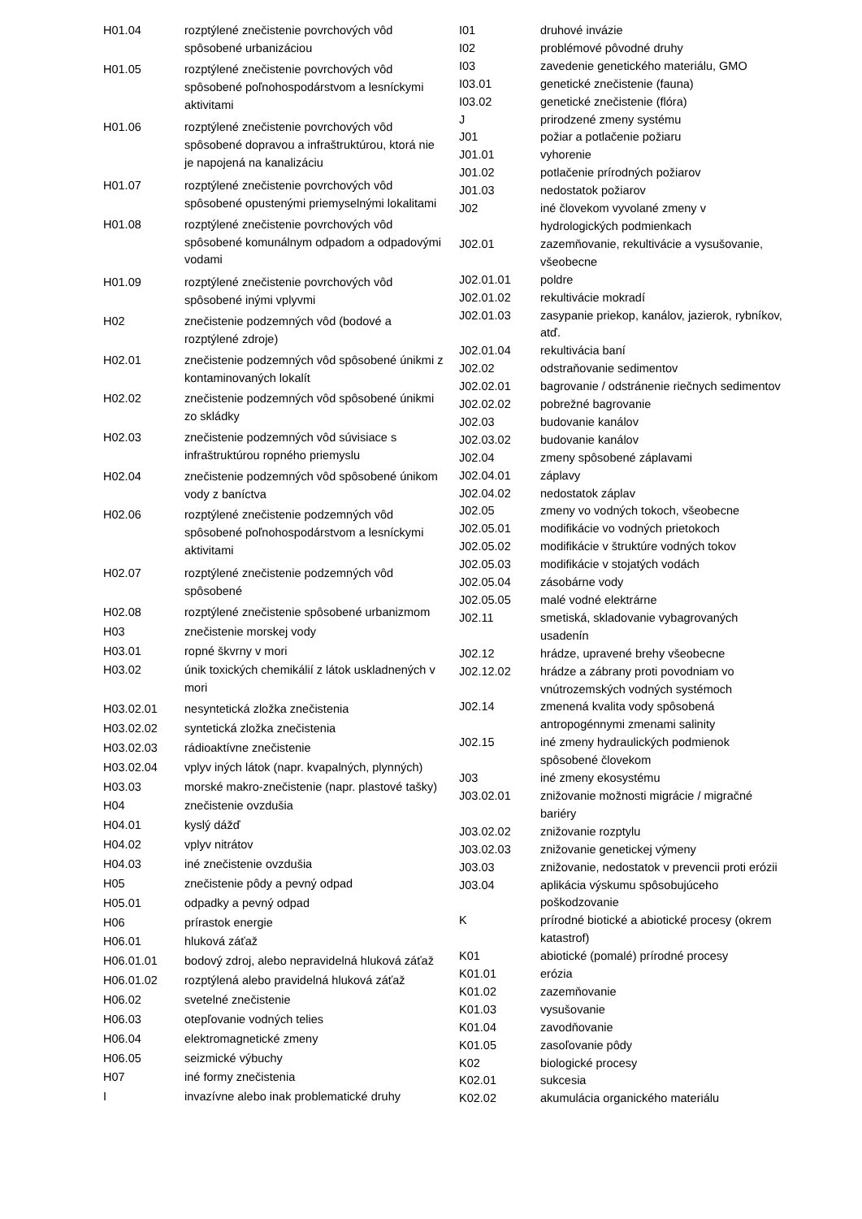| H01.04 | rozptýlené znečistenie povrchových vôd spôsobené urbanizáciou |
| H01.05 | rozptýlené znečistenie povrchových vôd spôsobené poľnohospodárstvom a lesníckymi aktivitami |
| H01.06 | rozptýlené znečistenie povrchových vôd spôsobené dopravou a infraštruktúrou, ktorá nie je napojená na kanalizáciu |
| H01.07 | rozptýlené znečistenie povrchových vôd spôsobené opustenými priemyselnými lokalitami |
| H01.08 | rozptýlené znečistenie povrchových vôd spôsobené komunálnym odpadom a odpadovými vodami |
| H01.09 | rozptýlené znečistenie povrchových vôd spôsobené inými vplyvmi |
| H02 | znečistenie podzemných vôd (bodové a rozptýlené zdroje) |
| H02.01 | znečistenie podzemných vôd spôsobené únikmi z kontaminovaných lokalít |
| H02.02 | znečistenie podzemných vôd spôsobené únikmi zo skládky |
| H02.03 | znečistenie podzemných vôd súvisiace s infraštruktúrou ropného priemyslu |
| H02.04 | znečistenie podzemných vôd spôsobené únikom vody z baníctva |
| H02.06 | rozptýlené znečistenie podzemných vôd spôsobené poľnohospodárstvom a lesníckymi aktivitami |
| H02.07 | rozptýlené znečistenie podzemných vôd spôsobené |
| H02.08 | rozptýlené znečistenie spôsobené urbanizmom |
| H03 | znečistenie morskej vody |
| H03.01 | ropné škvrny v mori |
| H03.02 | únik toxických chemikálií z látok uskladnených v mori |
| H03.02.01 | nesyntetická zložka znečistenia |
| H03.02.02 | syntetická zložka znečistenia |
| H03.02.03 | rádioaktívne znečistenie |
| H03.02.04 | vplyv iných látok (napr. kvapalných, plynných) |
| H03.03 | morské makro-znečistenie (napr. plastové tašky) |
| H04 | znečistenie ovzdušia |
| H04.01 | kyslý dážď |
| H04.02 | vplyv nitrátov |
| H04.03 | iné znečistenie ovzdušia |
| H05 | znečistenie pôdy a pevný odpad |
| H05.01 | odpadky a pevný odpad |
| H06 | prírastok energie |
| H06.01 | hluková záťaž |
| H06.01.01 | bodový zdroj, alebo nepravidelná hluková záťaž |
| H06.01.02 | rozptýlená alebo pravidelná hluková záťaž |
| H06.02 | svetelné znečistenie |
| H06.03 | otepľovanie vodných telies |
| H06.04 | elektromagnetické zmeny |
| H06.05 | seizmické výbuchy |
| H07 | iné formy znečistenia |
| I | invazívne alebo inak problematické druhy |
| I01 | druhové invázie |
| I02 | problémové pôvodné druhy |
| I03 | zavedenie genetického materiálu, GMO |
| I03.01 | genetické znečistenie (fauna) |
| I03.02 | genetické znečistenie (flóra) |
| J | prirodzené zmeny systému |
| J01 | požiar a potlačenie požiaru |
| J01.01 | vyhorenie |
| J01.02 | potlačenie prírodných požiarov |
| J01.03 | nedostatok požiarov |
| J02 | iné človekom vyvolané zmeny v hydrologických podmienkach |
| J02.01 | zazemňovanie, rekultivácie a vysušovanie, všeobecne |
| J02.01.01 | poldre |
| J02.01.02 | rekultivácie mokradí |
| J02.01.03 | zasypanie priekop, kanálov, jazierok, rybníkov, atď. |
| J02.01.04 | rekultivácia baní |
| J02.02 | odstraňovanie sedimentov |
| J02.02.01 | bagrovanie / odstránenie riečnych sedimentov |
| J02.02.02 | pobrežné bagrovanie |
| J02.03 | budovanie kanálov |
| J02.03.02 | budovanie kanálov |
| J02.04 | zmeny spôsobené záplavami |
| J02.04.01 | záplavy |
| J02.04.02 | nedostatok záplav |
| J02.05 | zmeny vo vodných tokoch, všeobecne |
| J02.05.01 | modifikácie vo vodných prietokoch |
| J02.05.02 | modifikácie v štruktúre vodných tokov |
| J02.05.03 | modifikácie v stojatých vodách |
| J02.05.04 | zásobárne vody |
| J02.05.05 | malé vodné elektrárne |
| J02.11 | smetiská, skladovanie vybagrovaných usadenín |
| J02.12 | hrádze, upravené brehy všeobecne |
| J02.12.02 | hrádze a zábrany proti povodniam vo vnútrozemských vodných systémoch |
| J02.14 | zmenená kvalita vody spôsobená antropogénnymi zmenami salinity |
| J02.15 | iné zmeny hydraulických podmienok spôsobené človekom |
| J03 | iné zmeny ekosystému |
| J03.02.01 | znižovanie možnosti migrácie / migračné bariéry |
| J03.02.02 | znižovanie rozptylu |
| J03.02.03 | znižovanie genetickej výmeny |
| J03.03 | znižovanie, nedostatok v prevencii proti erózii |
| J03.04 | aplikácia výskumu spôsobujúceho poškodzovanie |
| K | prírodné biotické a abiotické procesy (okrem katastrof) |
| K01 | abiotické (pomalé) prírodné procesy |
| K01.01 | erózia |
| K01.02 | zazemňovanie |
| K01.03 | vysušovanie |
| K01.04 | zavodňovanie |
| K01.05 | zasoľovanie pôdy |
| K02 | biologické procesy |
| K02.01 | sukcesia |
| K02.02 | akumulácia organického materiálu |